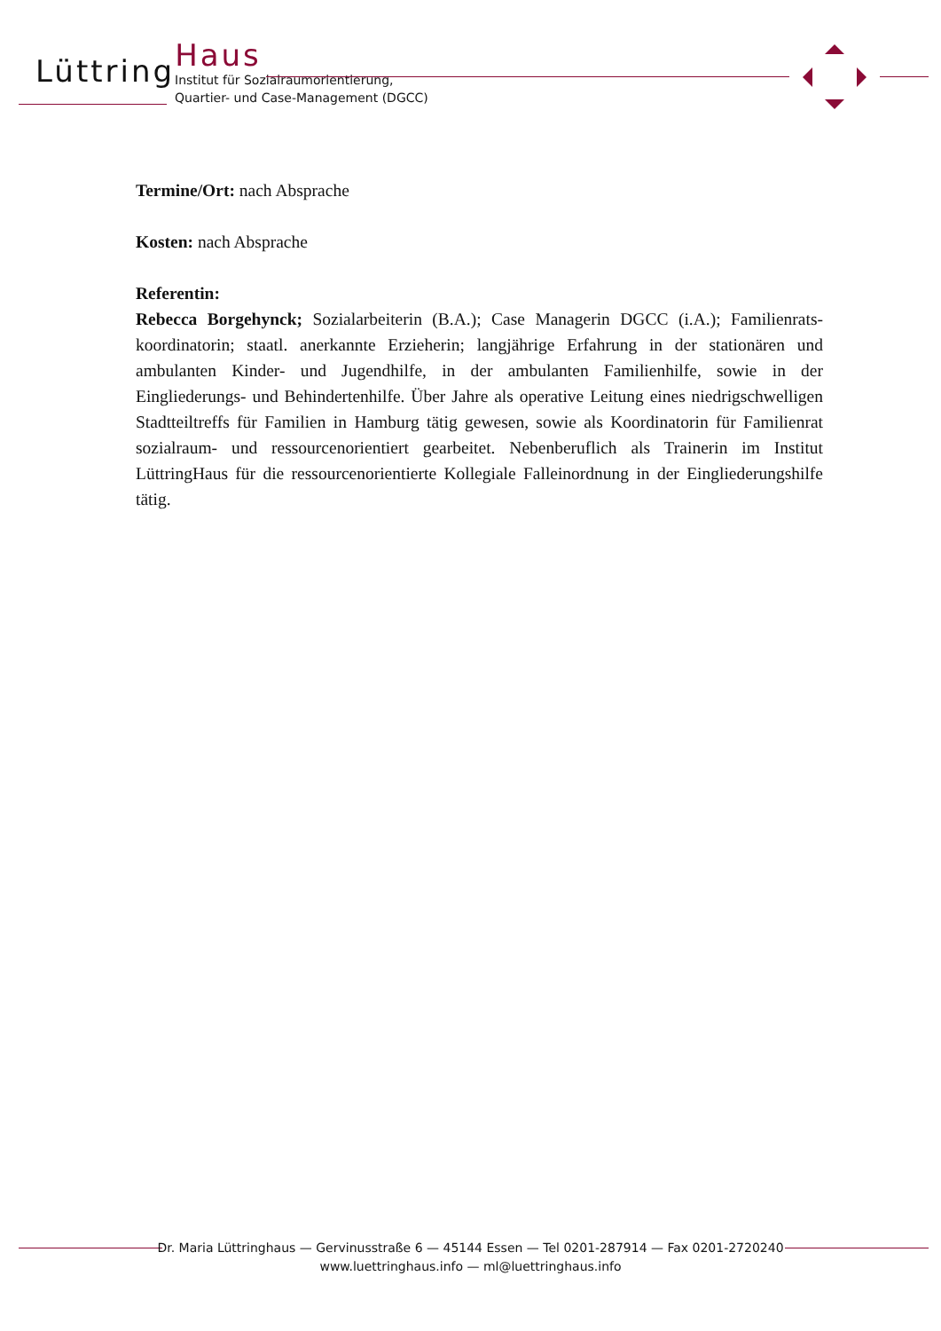LüttringHaus
Institut für Sozialraumorientierung,
Quartier- und Case-Management (DGCC)
Termine/Ort: nach Absprache
Kosten: nach Absprache
Referentin:
Rebecca Borgehynck; Sozialarbeiterin (B.A.); Case Managerin DGCC (i.A.); Familienrats­koordinatorin; staatl. anerkannte Erzieherin; langjährige Erfahrung in der stationären und ambulanten Kinder- und Jugendhilfe, in der ambulanten Familienhilfe, sowie in der Eingliederungs- und Behindertenhilfe. Über Jahre als operative Leitung eines niedrigschwelligen Stadtteiltreffs für Familien in Hamburg tätig gewesen, sowie als Koordinatorin für Familienrat sozialraum- und ressourcenorientiert gearbeitet. Nebenberuflich als Trainerin im Institut LüttringHaus für die ressourcenorientierte Kollegiale Falleinordnung in der Eingliederungshilfe tätig.
Dr. Maria Lüttringhaus — Gervinusstraße 6 — 45144 Essen — Tel 0201-287914 — Fax 0201-2720240
www.luettringhaus.info — ml@luettringhaus.info